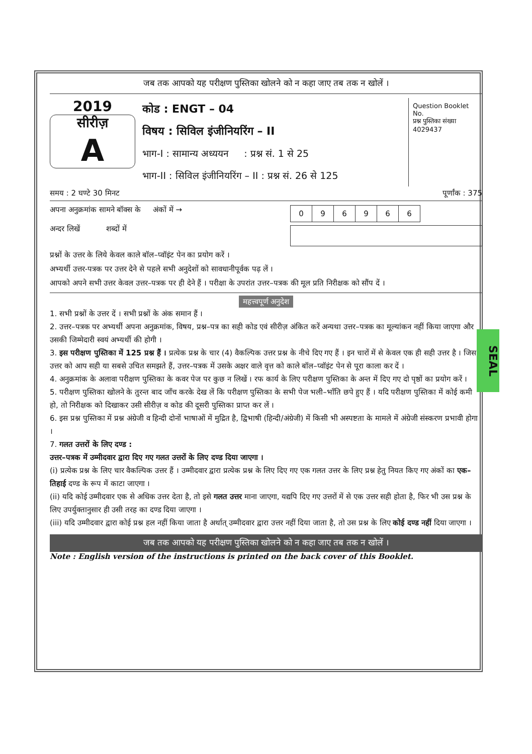SEAL
जब तक आपको यह परीक्षण पुस्तिका खोलने को न कहा जाए तब तक न खोलें ।
2019
सीरीज़
A
कोड : ENGT – 04
विषय : सिविल इंजीनियरिंग – II
भाग-I : सामान्य अध्ययन : प्रश्न सं. 1 से 25
भाग-II : सिविल इंजीनियरिंग – II : प्रश्न सं. 26 से 125
Question Booklet No.
प्रश्न पुस्तिका संख्या
4029437
समय : 2 घण्टे 30 मिनट पूर्णांक : 375
अपना अनुक्रमांक सामने बॉक्स के अंकों में →
अन्दर लिखें शब्दों में
| 0 | 9 | 6 | 9 | 6 | 6 |
प्रश्नों के उत्तर के लिये केवल काले बॉल–प्वॉइंट पेन का प्रयोग करें ।
अभ्यर्थी उत्तर-पत्रक पर उत्तर देने से पहले सभी अनुदेशों को सावधानीपूर्वक पढ़ लें ।
आपको अपने सभी उत्तर केवल उत्तर–पत्रक पर ही देने हैं । परीक्षा के उपरांत उत्तर–पत्रक की मूल प्रति निरीक्षक को सौंप दें ।
महत्त्वपूर्ण अनुदेश
1. सभी प्रश्नों के उत्तर दें । सभी प्रश्नों के अंक समान हैं ।
2. उत्तर–पत्रक पर अभ्यर्थी अपना अनुक्रमांक, विषय, प्रश्न–पत्र का सही कोड एवं सीरीज़ अंकित करें अन्यथा उत्तर–पत्रक का मूल्यांकन नहीं किया जाएगा और उसकी जिम्मेदारी स्वयं अभ्यर्थी की होगी ।
3. इस परीक्षण पुस्तिका में 125 प्रश्न हैं । प्रत्येक प्रश्न के चार (4) वैकल्पिक उत्तर प्रश्न के नीचे दिए गए हैं । इन चारों में से केवल एक ही सही उत्तर है । जिस उत्तर को आप सही या सबसे उचित समझते हैं, उत्तर–पत्रक में उसके अक्षर वाले वृत्त को काले बॉल–प्वॉइंट पेन से पूरा काला कर दें ।
4. अनुक्रमांक के अलावा परीक्षण पुस्तिका के कवर पेज पर कुछ न लिखें । रफ कार्य के लिए परीक्षण पुस्तिका के अन्त में दिए गए दो पृष्ठों का प्रयोग करें ।
5. परीक्षण पुस्तिका खोलने के तुरन्त बाद जाँच करके देख लें कि परीक्षण पुस्तिका के सभी पेज भली–भाँति छपे हुए हैं । यदि परीक्षण पुस्तिका में कोई कमी हो, तो निरीक्षक को दिखाकर उसी सीरीज़ व कोड की दूसरी पुस्तिका प्राप्त कर लें ।
6. इस प्रश्न पुस्तिका में प्रश्न अंग्रेजी व हिन्दी दोनों भाषाओं में मुद्रित है, द्विभाषी (हिन्दी/अंग्रेजी) में किसी भी अस्पष्टता के मामले में अंग्रेजी संस्करण प्रभावी होगा ।
7. गलत उत्तरों के लिए दण्ड :
उत्तर–पत्रक में उम्मीदवार द्वारा दिए गए गलत उत्तरों के लिए दण्ड दिया जाएगा ।
(i) प्रत्येक प्रश्न के लिए चार वैकल्पिक उत्तर हैं । उम्मीदवार द्वारा प्रत्येक प्रश्न के लिए दिए गए एक गलत उत्तर के लिए प्रश्न हेतु नियत किए गए अंकों का एक–तिहाई दण्ड के रूप में काटा जाएगा ।
(ii) यदि कोई उम्मीदवार एक से अधिक उत्तर देता है, तो इसे गलत उत्तर माना जाएगा, यद्यपि दिए गए उत्तरों में से एक उत्तर सही होता है, फिर भी उस प्रश्न के लिए उपर्युक्तानुसार ही उसी तरह का दण्ड दिया जाएगा ।
(iii) यदि उम्मीदवार द्वारा कोई प्रश्न हल नहीं किया जाता है अर्थात् उम्मीदवार द्वारा उत्तर नहीं दिया जाता है, तो उस प्रश्न के लिए कोई दण्ड नहीं दिया जाएगा ।
जब तक आपको यह परीक्षण पुस्तिका खोलने को न कहा जाए तब तक न खोलें ।
Note : English version of the instructions is printed on the back cover of this Booklet.